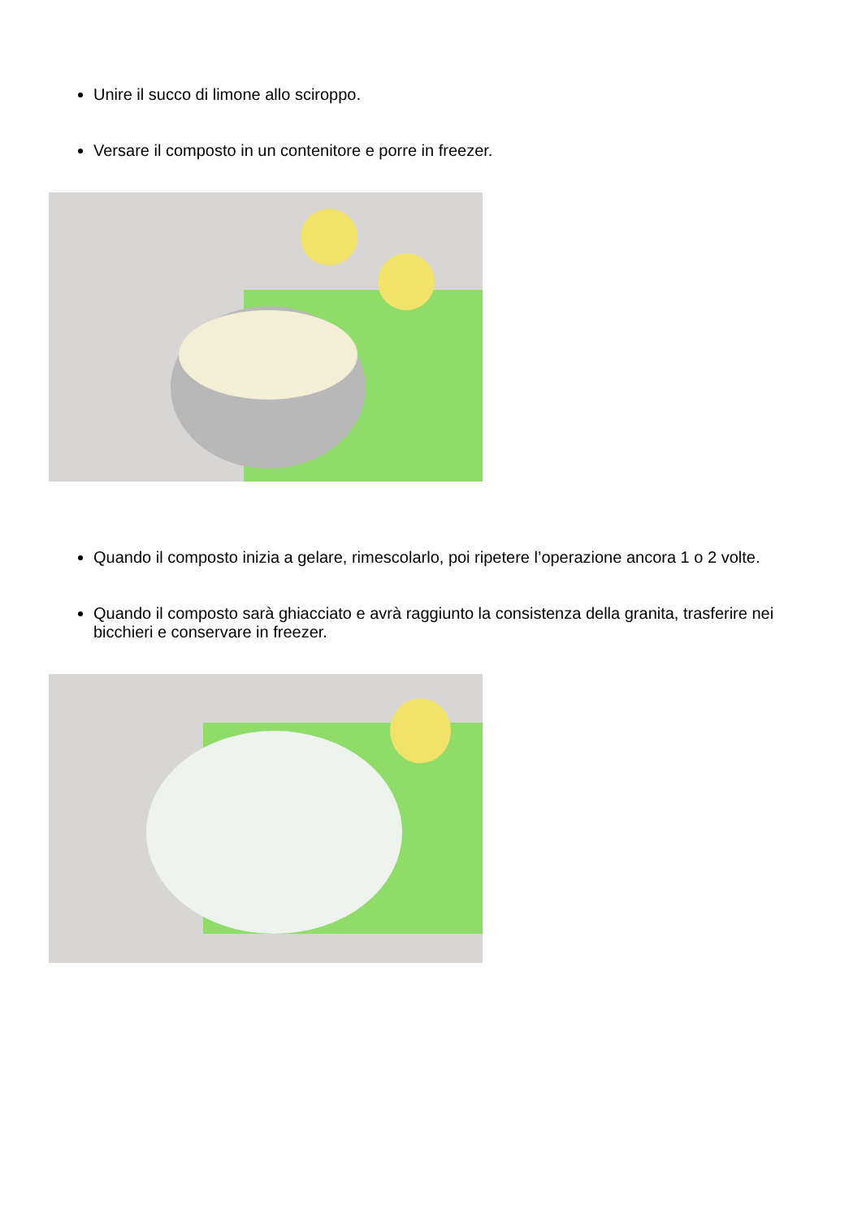Unire il succo di limone allo sciroppo.
Versare il composto in un contenitore e porre in freezer.
Quando il composto inizia a gelare, rimescolarlo, poi ripetere l’operazione ancora 1 o 2 volte.
Quando il composto sarà ghiacciato e avrà raggiunto la consistenza della granita, trasferire nei bicchieri e conservare in freezer.